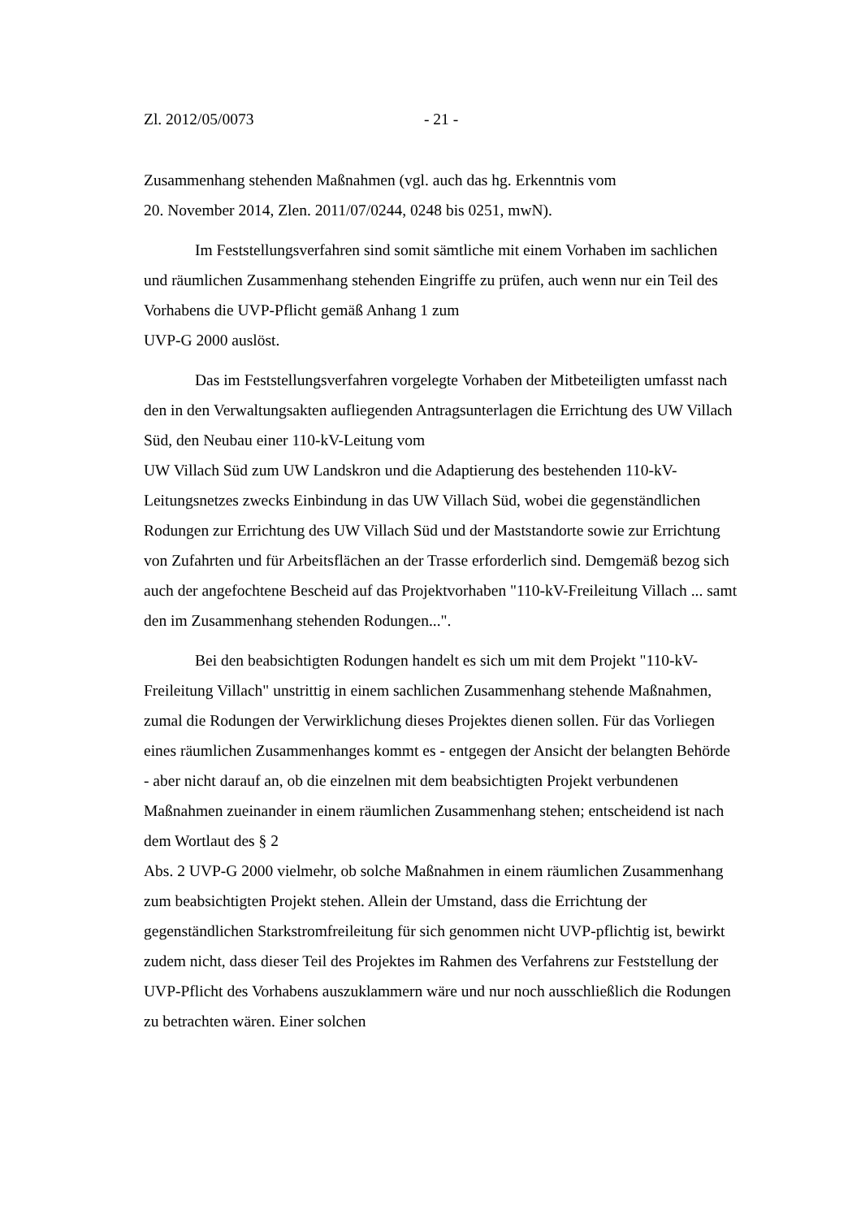Zl. 2012/05/0073 - 21 -
Zusammenhang stehenden Maßnahmen (vgl. auch das hg. Erkenntnis vom
20. November 2014, Zlen. 2011/07/0244, 0248 bis 0251, mwN).
Im Feststellungsverfahren sind somit sämtliche mit einem Vorhaben im sachlichen und räumlichen Zusammenhang stehenden Eingriffe zu prüfen, auch wenn nur ein Teil des Vorhabens die UVP-Pflicht gemäß Anhang 1 zum
UVP-G 2000 auslöst.
Das im Feststellungsverfahren vorgelegte Vorhaben der Mitbeteiligten umfasst nach den in den Verwaltungsakten aufliegenden Antragsunterlagen die Errichtung des UW Villach Süd, den Neubau einer 110-kV-Leitung vom
UW Villach Süd zum UW Landskron und die Adaptierung des bestehenden 110-kV-Leitungsnetzes zwecks Einbindung in das UW Villach Süd, wobei die gegenständlichen Rodungen zur Errichtung des UW Villach Süd und der Maststandorte sowie zur Errichtung von Zufahrten und für Arbeitsflächen an der Trasse erforderlich sind. Demgemäß bezog sich auch der angefochtene Bescheid auf das Projektvorhaben "110-kV-Freileitung Villach ... samt den im Zusammenhang stehenden Rodungen...".
Bei den beabsichtigten Rodungen handelt es sich um mit dem Projekt "110-kV-Freileitung Villach" unstrittig in einem sachlichen Zusammenhang stehende Maßnahmen, zumal die Rodungen der Verwirklichung dieses Projektes dienen sollen. Für das Vorliegen eines räumlichen Zusammenhanges kommt es - entgegen der Ansicht der belangten Behörde - aber nicht darauf an, ob die einzelnen mit dem beabsichtigten Projekt verbundenen Maßnahmen zueinander in einem räumlichen Zusammenhang stehen; entscheidend ist nach dem Wortlaut des § 2
Abs. 2 UVP-G 2000 vielmehr, ob solche Maßnahmen in einem räumlichen Zusammenhang zum beabsichtigten Projekt stehen. Allein der Umstand, dass die Errichtung der gegenständlichen Starkstromfreileitung für sich genommen nicht UVP-pflichtig ist, bewirkt zudem nicht, dass dieser Teil des Projektes im Rahmen des Verfahrens zur Feststellung der UVP-Pflicht des Vorhabens auszuklammern wäre und nur noch ausschließlich die Rodungen zu betrachten wären. Einer solchen